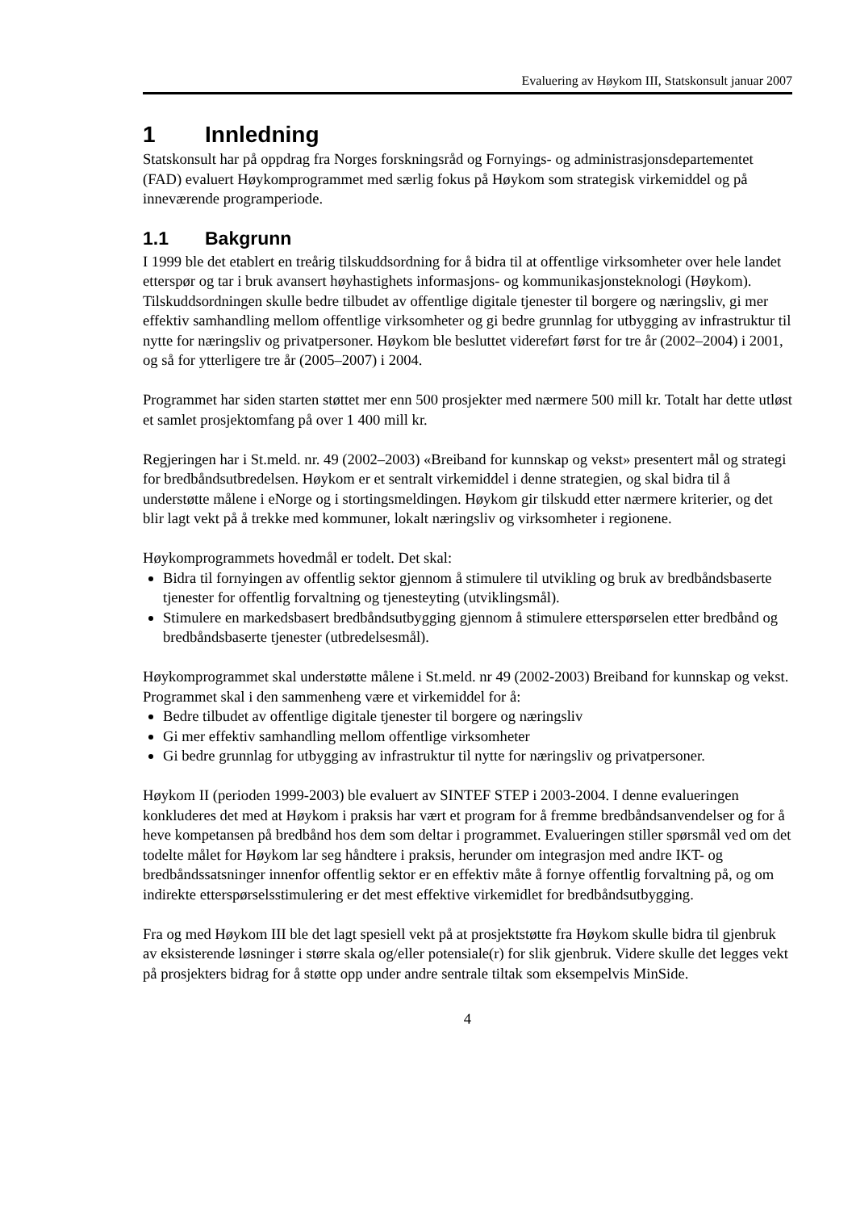Evaluering av Høykom III, Statskonsult januar 2007
1 Innledning
Statskonsult har på oppdrag fra Norges forskningsråd og Fornyings- og administrasjonsdepartementet (FAD) evaluert Høykomprogrammet med særlig fokus på Høykom som strategisk virkemiddel og på inneværende programperiode.
1.1 Bakgrunn
I 1999 ble det etablert en treårig tilskuddsordning for å bidra til at offentlige virksomheter over hele landet etterspør og tar i bruk avansert høyhastighets informasjons- og kommunikasjonsteknologi (Høykom). Tilskuddsordningen skulle bedre tilbudet av offentlige digitale tjenester til borgere og næringsliv, gi mer effektiv samhandling mellom offentlige virksomheter og gi bedre grunnlag for utbygging av infrastruktur til nytte for næringsliv og privatpersoner. Høykom ble besluttet videreført først for tre år (2002–2004) i 2001, og så for ytterligere tre år (2005–2007) i 2004.
Programmet har siden starten støttet mer enn 500 prosjekter med nærmere 500 mill kr. Totalt har dette utløst et samlet prosjektomfang på over 1 400 mill kr.
Regjeringen har i St.meld. nr. 49 (2002–2003) «Breiband for kunnskap og vekst» presentert mål og strategi for bredbåndsutbredelsen. Høykom er et sentralt virkemiddel i denne strategien, og skal bidra til å understøtte målene i eNorge og i stortingsmeldingen. Høykom gir tilskudd etter nærmere kriterier, og det blir lagt vekt på å trekke med kommuner, lokalt næringsliv og virksomheter i regionene.
Høykomprogrammets hovedmål er todelt. Det skal:
Bidra til fornyingen av offentlig sektor gjennom å stimulere til utvikling og bruk av bredbåndsbaserte tjenester for offentlig forvaltning og tjenesteyting (utviklingsmål).
Stimulere en markedsbasert bredbåndsutbygging gjennom å stimulere etterspørselen etter bredbånd og bredbåndsbaserte tjenester (utbredelsesmål).
Høykomprogrammet skal understøtte målene i St.meld. nr 49 (2002-2003) Breiband for kunnskap og vekst. Programmet skal i den sammenheng være et virkemiddel for å:
Bedre tilbudet av offentlige digitale tjenester til borgere og næringsliv
Gi mer effektiv samhandling mellom offentlige virksomheter
Gi bedre grunnlag for utbygging av infrastruktur til nytte for næringsliv og privatpersoner.
Høykom II (perioden 1999-2003) ble evaluert av SINTEF STEP i 2003-2004. I denne evalueringen konkluderes det med at Høykom i praksis har vært et program for å fremme bredbåndsanvendelser og for å heve kompetansen på bredbånd hos dem som deltar i programmet. Evalueringen stiller spørsmål ved om det todelte målet for Høykom lar seg håndtere i praksis, herunder om integrasjon med andre IKT- og bredbåndssatsninger innenfor offentlig sektor er en effektiv måte å fornye offentlig forvaltning på, og om indirekte etterspørselsstimulering er det mest effektive virkemidlet for bredbåndsutbygging.
Fra og med Høykom III ble det lagt spesiell vekt på at prosjektstøtte fra Høykom skulle bidra til gjenbruk av eksisterende løsninger i større skala og/eller potensiale(r) for slik gjenbruk. Videre skulle det legges vekt på prosjekters bidrag for å støtte opp under andre sentrale tiltak som eksempelvis MinSide.
4